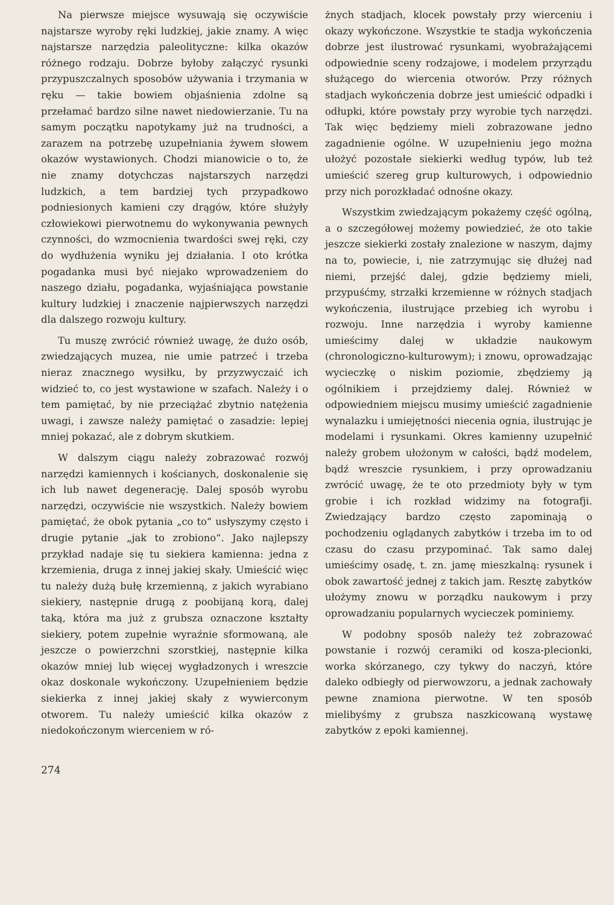Na pierwsze miejsce wysuwają się oczywiście najstarsze wyroby ręki ludzkiej, jakie znamy. A więc najstarsze narzędzia paleolityczne: kilka okazów różnego rodzaju. Dobrze byłoby załączyć rysunki przypuszczalnych sposobów używania i trzymania w ręku — takie bowiem objaśnienia zdolne są przełamać bardzo silne nawet niedowierzanie. Tu na samym początku napotykamy już na trudności, a zarazem na potrzebę uzupełniania żywem słowem okazów wystawionych. Chodzi mianowicie o to, że nie znamy dotychczas najstarszych narzędzi ludzkich, a tem bardziej tych przypadkowo podniesionych kamieni czy drągów, które służyły człowiekowi pierwotnemu do wykonywania pewnych czynności, do wzmocnienia twardości swej ręki, czy do wydłużenia wyniku jej działania. I oto krótka pogadanka musi być niejako wprowadzeniem do naszego działu, pogadanka, wyjaśniająca powstanie kultury ludzkiej i znaczenie najpierwszych narzędzi dla dalszego rozwoju kultury.
Tu muszę zwrócić również uwagę, że dużo osób, zwiedzających muzea, nie umie patrzeć i trzeba nieraz znacznego wysiłku, by przyzwyczaić ich widzieć to, co jest wystawione w szafach. Należy i o tem pamiętać, by nie przeciążać zbytnio natężenia uwagi, i zawsze należy pamiętać o zasadzie: lepiej mniej pokazać, ale z dobrym skutkiem.
W dalszym ciągu należy zobrazować rozwój narzędzi kamiennych i kościanych, doskonalenie się ich lub nawet degenerację. Dalej sposób wyrobu narzędzi, oczywiście nie wszystkich. Należy bowiem pamiętać, że obok pytania „co to“ usłyszymy często i drugie pytanie „jak to zrobiono“. Jako najlepszy przykład nadaje się tu siekiera kamienna: jedna z krzemienia, druga z innej jakiej skały. Umieścić więc tu należy dużą bułę krzemienną, z jakich wyrabiano siekiery, następnie drugą z poobijaną korą, dalej taką, która ma już z grubsza oznaczone kształty siekiery, potem zupełnie wyraźnie sformowaną, ale jeszcze o powierzchni szorstkiej, następnie kilka okazów mniej lub więcej wygładzonych i wreszcie okaz doskonale wykończony. Uzupełnieniem będzie siekierka z innej jakiej skały z wywierconym otworem. Tu należy umieścić kilka okazów z niedokończonym wierceniem w ró-
żnych stadjach, klocek powstały przy wierceniu i okazy wykończone. Wszystkie te stadja wykończenia dobrze jest ilustrować rysunkami, wyobrażającemi odpowiednie sceny rodzajowe, i modelem przyrządu służącego do wiercenia otworów. Przy różnych stadjach wykończenia dobrze jest umieścić odpadki i odłupki, które powstały przy wyrobie tych narzędzi. Tak więc będziemy mieli zobrazowane jedno zagadnienie ogólne. W uzupełnieniu jego można ułożyć pozostałe siekierki według typów, lub też umieścić szereg grup kulturowych, i odpowiednio przy nich porozkładać odnośne okazy.
Wszystkim zwiedzającym pokażemy część ogólną, a o szczegółowej możemy powiedzieć, że oto takie jeszcze siekierki zostały znalezione w naszym, dajmy na to, powiecie, i, nie zatrzymując się dłużej nad niemi, przejść dalej, gdzie będziemy mieli, przypuśćmy, strzałki krzemienne w różnych stadjach wykończenia, ilustrujące przebieg ich wyrobu i rozwoju. Inne narzędzia i wyroby kamienne umieścimy dalej w układzie naukowym (chronologiczno-kulturowym); i znowu, oprowadzając wycieczkę o niskim poziomie, zbędziemy ją ogólnikiem i przejdziemy dalej. Również w odpowiedniem miejscu musimy umieścić zagadnienie wynalazku i umiejętności niecenia ognia, ilustrując je modelami i rysunkami. Okres kamienny uzupełnić należy grobem ułożonym w całości, bądź modelem, bądź wreszcie rysunkiem, i przy oprowadzaniu zwrócić uwagę, że te oto przedmioty były w tym grobie i ich rozkład widzimy na fotografji. Zwiedzający bardzo często zapominają o pochodzeniu oglądanych zabytków i trzeba im to od czasu do czasu przypominać. Tak samo dalej umieścimy osadę, t. zn. jamę mieszkalną: rysunek i obok zawartość jednej z takich jam. Resztę zabytków ułożymy znowu w porządku naukowym i przy oprowadzaniu popularnych wycieczek pominiemy.
W podobny sposób należy też zobrazować powstanie i rozwój ceramiki od kosza-plecionki, worka skórzanego, czy tykwy do naczyń, które daleko odbiegły od pierwowzoru, a jednak zachowały pewne znamiona pierwotne. W ten sposób mielibyśmy z grubsza naszkicowaną wystawę zabytków z epoki kamiennej.
274